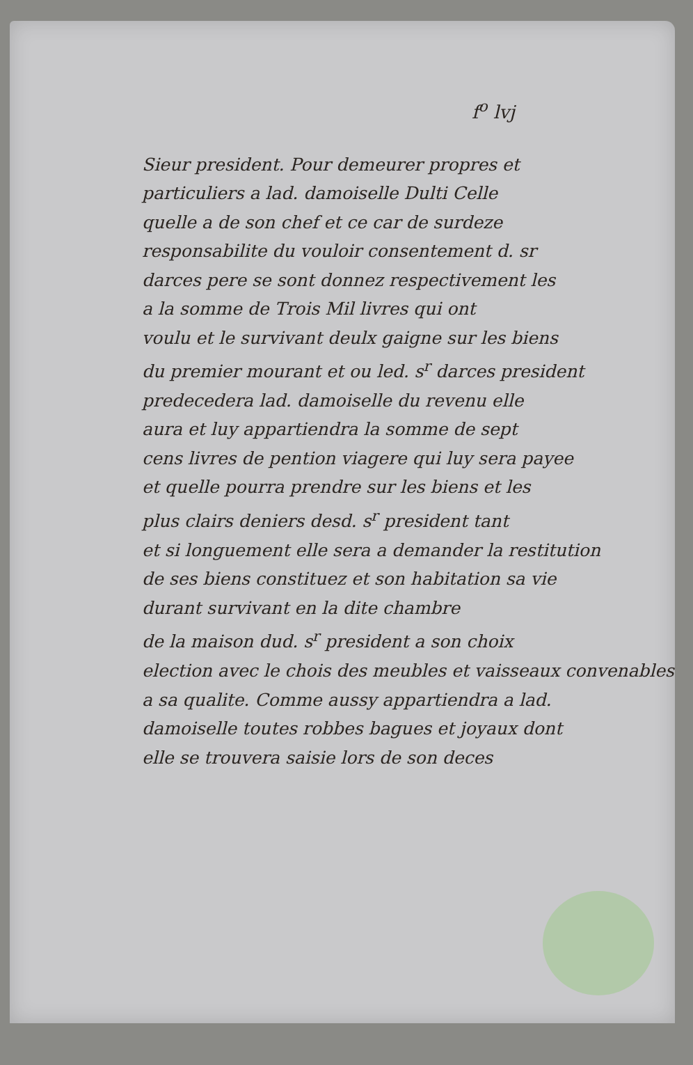f<sup>o</sup> lvj
Sieur president. Pour demeurer propres et
particuliers a lad. damoiselle Dulti Celle
quelle a de son chef et ce car de surdeze
responsabilite du vouloir consentement d. sr
darces pere se sont donnez respectivement les
a la somme de Trois Mil livres qui ont
voulu et le survivant deulx gaigne sur les biens
du premier mourant et ou led. s<sup>r</sup> darces president
predecedera lad. damoiselle du revenu elle
aura et luy appartiendra la somme de sept
cens livres de pention viagere qui luy sera payee
et quelle pourra prendre sur les biens et les
plus clairs deniers desd. s<sup>r</sup> president tant
et si longuement elle sera a demander la restitution
de ses biens constituez et son habitation sa vie
durant survivant en la dite chambre
de la maison dud. s<sup>r</sup> president a son choix
election avec le chois des meubles et vaisseaux convenables
a sa qualite. Comme aussy appartiendra a lad.
damoiselle toutes robbes bagues et joyaux dont
elle se trouvera saisie lors de son deces